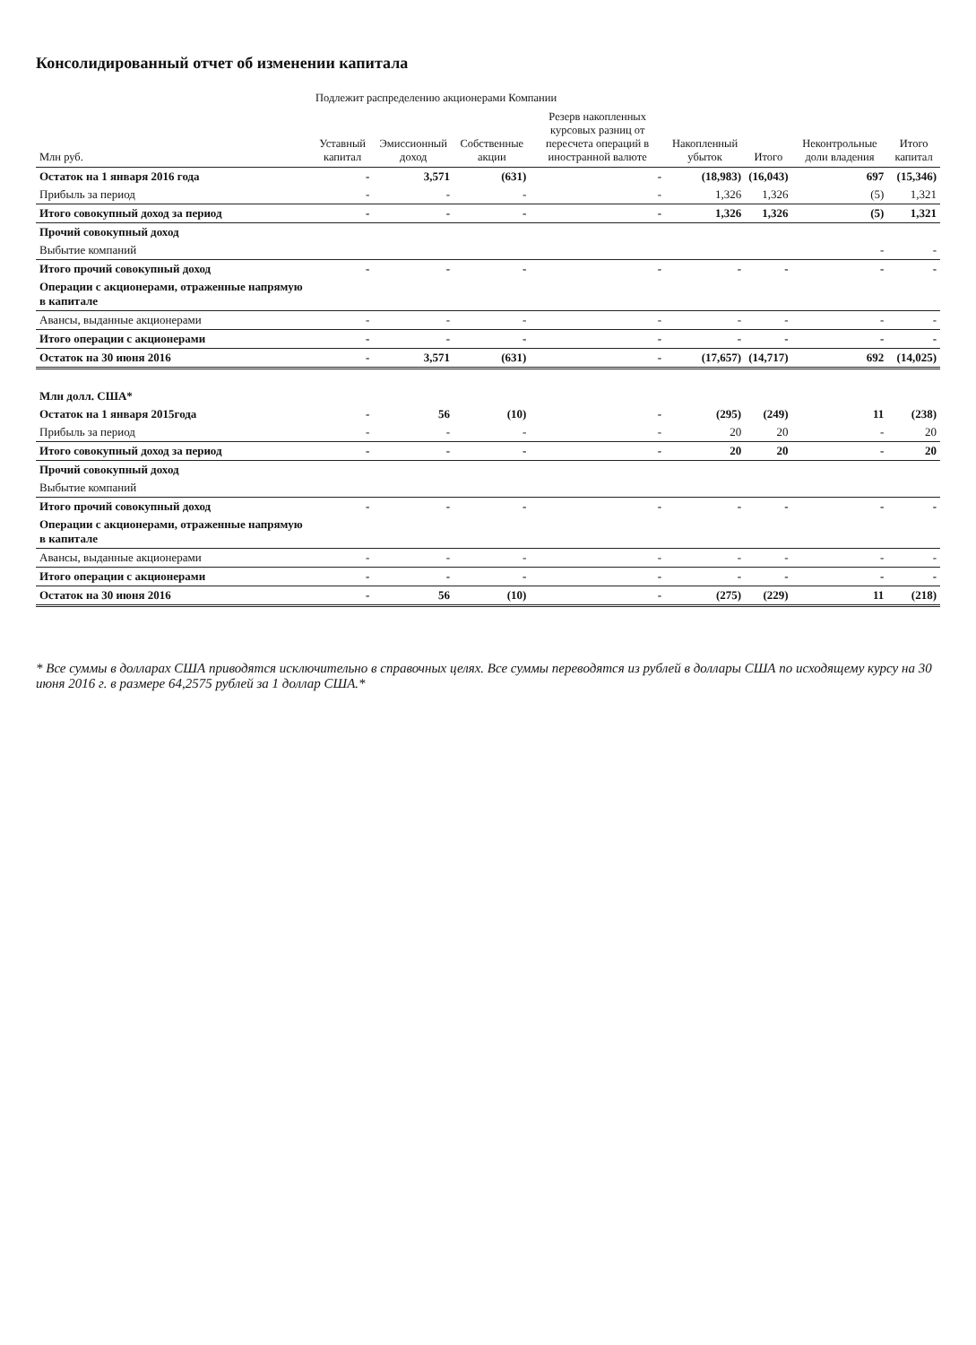Консолидированный отчет об изменении капитала
| | Подлежит распределению акционерами Компании | | | | | | | |
| --- | --- | --- | --- | --- | --- | --- | --- | --- |
| Млн руб. | Уставный капитал | Эмиссионный доход | Собственные акции | Резерв накопленных курсовых разниц от пересчета операций в иностранной валюте | Накопленный убыток | Итого | Неконтрольные доли владения | Итого капитал |
| Остаток на 1 января 2016 года | - | 3,571 | (631) | - | (18,983) | (16,043) | 697 | (15,346) |
| Прибыль за период | - | - | - | - | 1,326 | 1,326 | (5) | 1,321 |
| Итого совокупный доход за период | - | - | - | - | 1,326 | 1,326 | (5) | 1,321 |
| Прочий совокупный доход | | | | | | | | |
| Выбытие компаний | | | | | | | - | - |
| Итого прочий совокупный доход | - | - | - | - | - | - | - | - |
| Операции с акционерами, отраженные напрямую в капитале | | | | | | | | |
| Авансы, выданные акционерами | - | - | - | - | - | - | - | - |
| Итого операции с акционерами | - | - | - | - | - | - | - | - |
| Остаток на 30 июня 2016 | - | 3,571 | (631) | - | (17,657) | (14,717) | 692 | (14,025) |
| Млн долл. США* | | | | | | | | |
| Остаток на 1 января 2015года | - | 56 | (10) | - | (295) | (249) | 11 | (238) |
| Прибыль за период | - | - | - | - | 20 | 20 | - | 20 |
| Итого совокупный доход за период | - | - | - | - | 20 | 20 | - | 20 |
| Прочий совокупный доход | | | | | | | | |
| Выбытие компаний | | | | | | | | |
| Итого прочий совокупный доход | - | - | - | - | - | - | - | - |
| Операции с акционерами, отраженные напрямую в капитале | | | | | | | | |
| Авансы, выданные акционерами | - | - | - | - | - | - | - | - |
| Итого операции с акционерами | - | - | - | - | - | - | - | - |
| Остаток на 30 июня 2016 | - | 56 | (10) | - | (275) | (229) | 11 | (218) |
* Все суммы в долларах США приводятся исключительно в справочных целях. Все суммы переводятся из рублей в доллары США по исходящему курсу на 30 июня 2016 г. в размере 64,2575 рублей за 1 доллар США.*